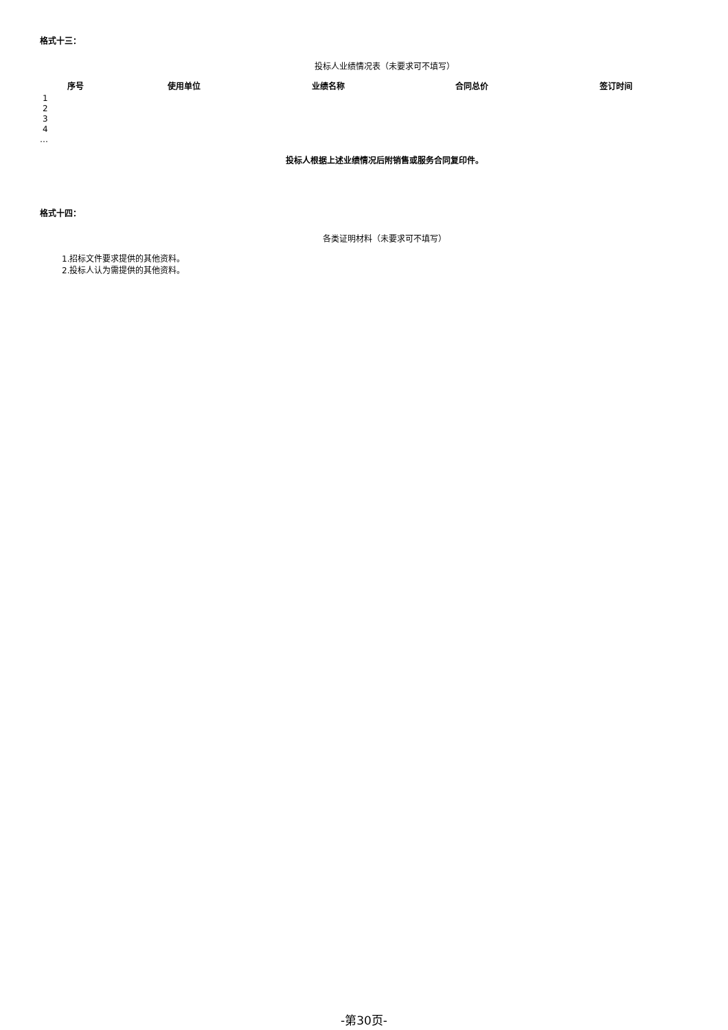格式十三：
投标人业绩情况表（未要求可不填写）
| 序号 | 使用单位 | 业绩名称 | 合同总价 | 签订时间 |
| --- | --- | --- | --- | --- |
| 1 | | | | |
| 2 | | | | |
| 3 | | | | |
| 4 | | | | |
| … | | | | |
投标人根据上述业绩情况后附销售或服务合同复印件。
格式十四：
各类证明材料（未要求可不填写）
1.招标文件要求提供的其他资料。
2.投标人认为需提供的其他资料。
-第30页-